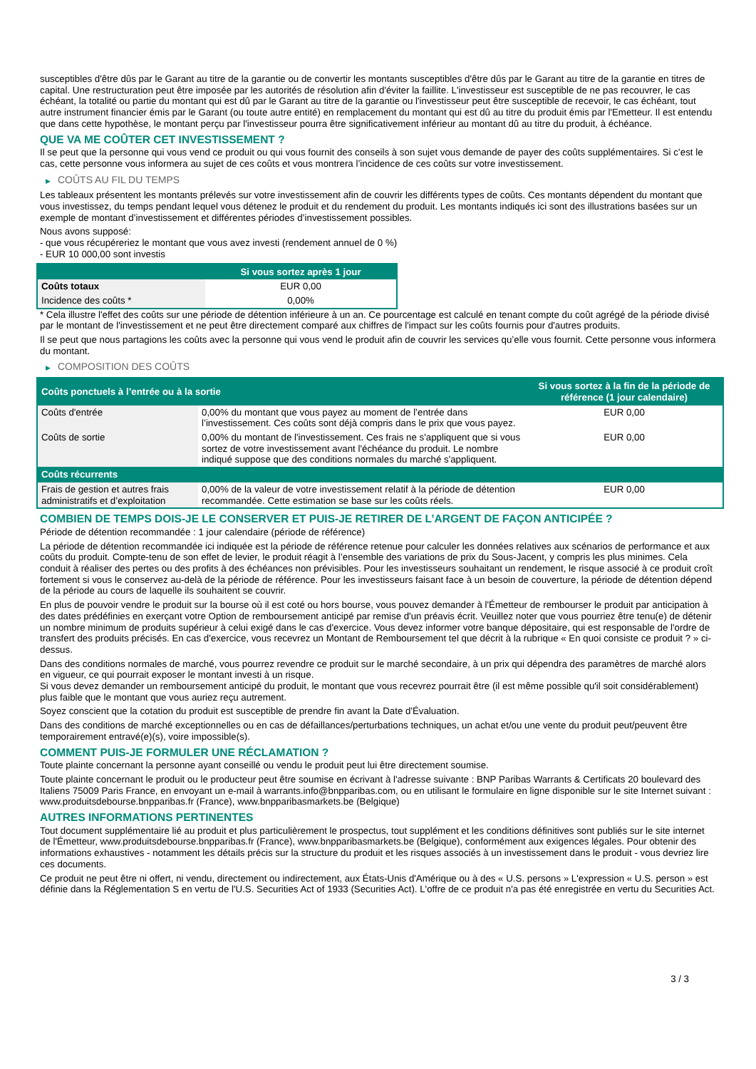susceptibles d'être dûs par le Garant au titre de la garantie ou de convertir les montants susceptibles d'être dûs par le Garant au titre de la garantie en titres de capital. Une restructuration peut être imposée par les autorités de résolution afin d'éviter la faillite. L'investisseur est susceptible de ne pas recouvrer, le cas échéant, la totalité ou partie du montant qui est dû par le Garant au titre de la garantie ou l'investisseur peut être susceptible de recevoir, le cas échéant, tout autre instrument financier émis par le Garant (ou toute autre entité) en remplacement du montant qui est dû au titre du produit émis par l'Emetteur. Il est entendu que dans cette hypothèse, le montant perçu par l'investisseur pourra être significativement inférieur au montant dû au titre du produit, à échéance.
QUE VA ME COÛTER CET INVESTISSEMENT ?
Il se peut que la personne qui vous vend ce produit ou qui vous fournit des conseils à son sujet vous demande de payer des coûts supplémentaires. Si c’est le cas, cette personne vous informera au sujet de ces coûts et vous montrera l’incidence de ces coûts sur votre investissement.
▶ COÛTS AU FIL DU TEMPS
Les tableaux présentent les montants prélevés sur votre investissement afin de couvrir les différents types de coûts. Ces montants dépendent du montant que vous investissez, du temps pendant lequel vous détenez le produit et du rendement du produit. Les montants indiqués ici sont des illustrations basées sur un exemple de montant d’investissement et différentes périodes d’investissement possibles.
Nous avons supposé:
- que vous récupéreriez le montant que vous avez investi (rendement annuel de 0 %)
- EUR 10 000,00 sont investis
| | Si vous sortez après 1 jour |
| --- | --- |
| Coûts totaux | EUR 0,00 |
| Incidence des coûts * | 0,00% |
* Cela illustre l'effet des coûts sur une période de détention inférieure à un an. Ce pourcentage est calculé en tenant compte du coût agrégé de la période divisé par le montant de l'investissement et ne peut être directement comparé aux chiffres de l'impact sur les coûts fournis pour d'autres produits.
Il se peut que nous partagions les coûts avec la personne qui vous vend le produit afin de couvrir les services qu’elle vous fournit. Cette personne vous informera du montant.
▶ COMPOSITION DES COÛTS
| Coûts ponctuels à l’entrée ou à la sortie | | Si vous sortez à la fin de la période de référence (1 jour calendaire) |
| --- | --- | --- |
| Coûts d'entrée | 0,00% du montant que vous payez au moment de l’entrée dans l’investissement. Ces coûts sont déjà compris dans le prix que vous payez. | EUR 0,00 |
| Coûts de sortie | 0,00% du montant de l'investissement. Ces frais ne s'appliquent que si vous sortez de votre investissement avant l'échéance du produit. Le nombre indiqué suppose que des conditions normales du marché s'appliquent. | EUR 0,00 |
| Coûts récurrents | | |
| Frais de gestion et autres frais administratifs et d’exploitation | 0,00% de la valeur de votre investissement relatif à la période de détention recommandée. Cette estimation se base sur les coûts réels. | EUR 0,00 |
COMBIEN DE TEMPS DOIS-JE LE CONSERVER ET PUIS-JE RETIRER DE L’ARGENT DE FAÇON ANTICIPÉE ?
Période de détention recommandée : 1 jour calendaire (période de référence)
La période de détention recommandée ici indiquée est la période de référence retenue pour calculer les données relatives aux scénarios de performance et aux coûts du produit. Compte-tenu de son effet de levier, le produit réagit à l’ensemble des variations de prix du Sous-Jacent, y compris les plus minimes. Cela conduit à réaliser des pertes ou des profits à des échéances non prévisibles. Pour les investisseurs souhaitant un rendement, le risque associé à ce produit croît fortement si vous le conservez au-delà de la période de référence. Pour les investisseurs faisant face à un besoin de couverture, la période de détention dépend de la période au cours de laquelle ils souhaitent se couvrir.
En plus de pouvoir vendre le produit sur la bourse où il est coté ou hors bourse, vous pouvez demander à l'Émetteur de rembourser le produit par anticipation à des dates prédéfinies en exerçant votre Option de remboursement anticipé par remise d'un préavis écrit. Veuillez noter que vous pourriez être tenu(e) de détenir un nombre minimum de produits supérieur à celui exigé dans le cas d'exercice. Vous devez informer votre banque dépositaire, qui est responsable de l'ordre de transfert des produits précisés. En cas d'exercice, vous recevrez un Montant de Remboursement tel que décrit à la rubrique « En quoi consiste ce produit ? » ci-dessus.
Dans des conditions normales de marché, vous pourrez revendre ce produit sur le marché secondaire, à un prix qui dépendra des paramètres de marché alors en vigueur, ce qui pourrait exposer le montant investi à un risque.
Si vous devez demander un remboursement anticipé du produit, le montant que vous recevrez pourrait être (il est même possible qu'il soit considérablement) plus faible que le montant que vous auriez reçu autrement.
Soyez conscient que la cotation du produit est susceptible de prendre fin avant la Date d'Évaluation.
Dans des conditions de marché exceptionnelles ou en cas de défaillances/perturbations techniques, un achat et/ou une vente du produit peut/peuvent être temporairement entravé(e)(s), voire impossible(s).
COMMENT PUIS-JE FORMULER UNE RÉCLAMATION ?
Toute plainte concernant la personne ayant conseillé ou vendu le produit peut lui être directement soumise.
Toute plainte concernant le produit ou le producteur peut être soumise en écrivant à l'adresse suivante : BNP Paribas Warrants & Certificats 20 boulevard des Italiens 75009 Paris France, en envoyant un e-mail à warrants.info@bnpparibas.com, ou en utilisant le formulaire en ligne disponible sur le site Internet suivant : www.produitsdebourse.bnpparibas.fr (France), www.bnpparibasmarkets.be (Belgique)
AUTRES INFORMATIONS PERTINENTES
Tout document supplémentaire lié au produit et plus particulièrement le prospectus, tout supplément et les conditions définitives sont publiés sur le site internet de l'Émetteur, www.produitsdebourse.bnpparibas.fr (France), www.bnpparibasmarkets.be (Belgique), conformément aux exigences légales. Pour obtenir des informations exhaustives - notamment les détails précis sur la structure du produit et les risques associés à un investissement dans le produit - vous devriez lire ces documents.
Ce produit ne peut être ni offert, ni vendu, directement ou indirectement, aux États-Unis d'Amérique ou à des « U.S. persons » L'expression « U.S. person » est définie dans la Réglementation S en vertu de l'U.S. Securities Act of 1933 (Securities Act). L'offre de ce produit n'a pas été enregistrée en vertu du Securities Act.
3 / 3